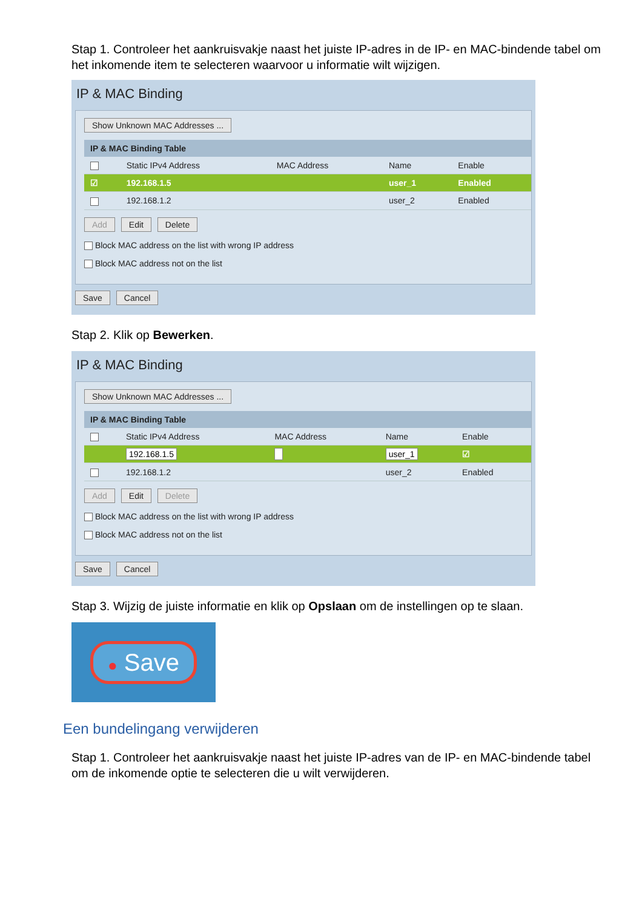Stap 1. Controleer het aankruisvakje naast het juiste IP-adres in de IP- en MAC-bindende tabel om het inkomende item te selecteren waarvoor u informatie wilt wijzigen.
IP & MAC Binding
Show Unknown MAC Addresses ...
| IP & MAC Binding Table | | | | |
| --- | --- | --- | --- | --- |
| | Static IPv4 Address | MAC Address | Name | Enable |
| ☑ | 192.168.1.5 | | user_1 | Enabled |
| | 192.168.1.2 | | user_2 | Enabled |
Add Edit Delete
Block MAC address on the list with wrong IP address
Block MAC address not on the list
Save Cancel
Stap 2. Klik op Bewerken.
IP & MAC Binding
Show Unknown MAC Addresses ...
| IP & MAC Binding Table | | | | |
| --- | --- | --- | --- | --- |
| | Static IPv4 Address | MAC Address | Name | Enable |
| | 192.168.1.5 | | user_1 | ☑ |
| | 192.168.1.2 | | user_2 | Enabled |
Add Edit Delete
Block MAC address on the list with wrong IP address
Block MAC address not on the list
Save Cancel
Stap 3. Wijzig de juiste informatie en klik op Opslaan om de instellingen op te slaan.
● Save
Een bundelingang verwijderen
Stap 1. Controleer het aankruisvakje naast het juiste IP-adres van de IP- en MAC-bindende tabel om de inkomende optie te selecteren die u wilt verwijderen.